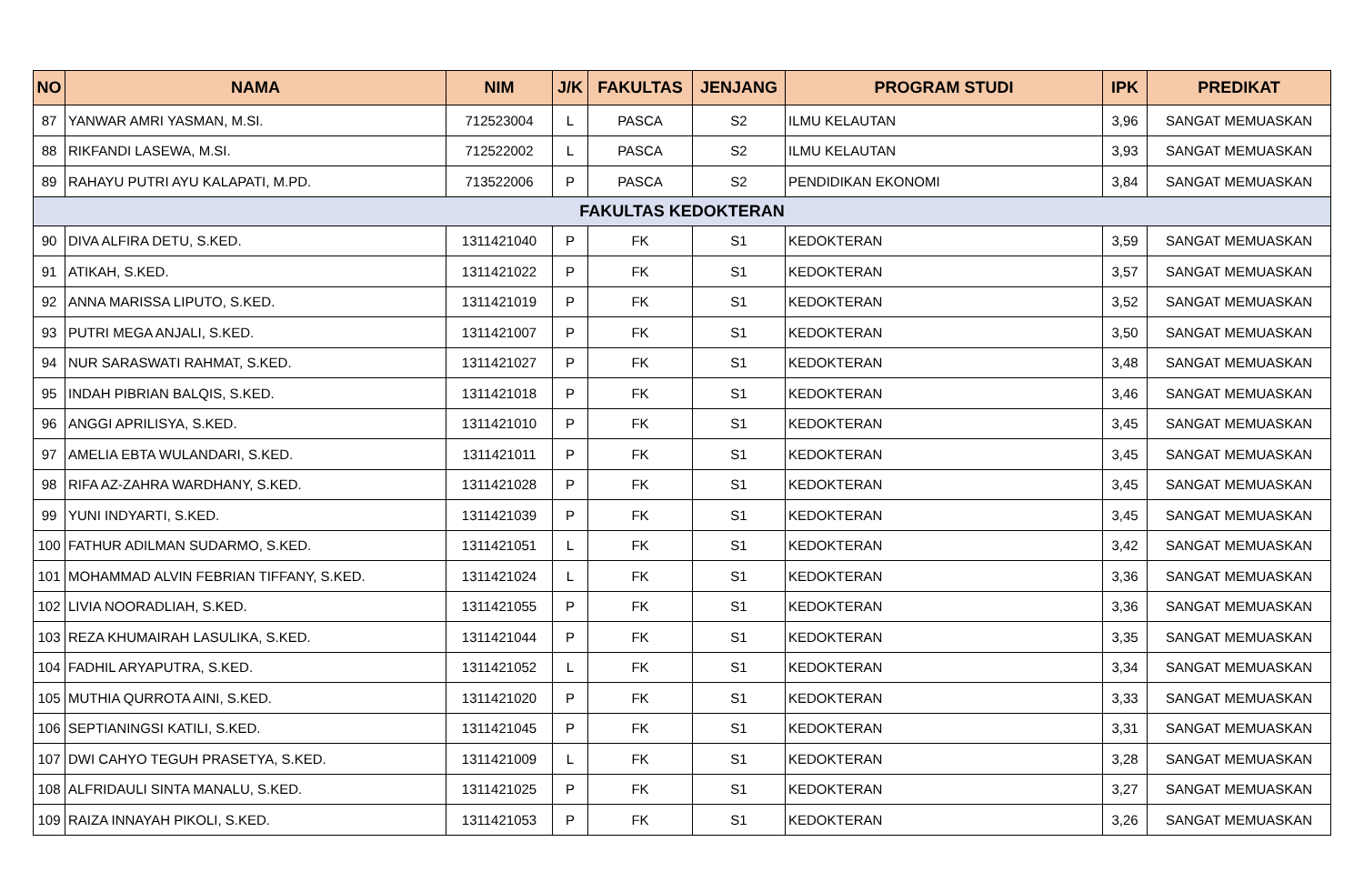| NO | NAMA | NIM | J/K | FAKULTAS | JENJANG | PROGRAM STUDI | IPK | PREDIKAT |
| --- | --- | --- | --- | --- | --- | --- | --- | --- |
| 87 | YANWAR AMRI YASMAN, M.SI. | 712523004 | L | PASCA | S2 | ILMU KELAUTAN | 3,96 | SANGAT MEMUASKAN |
| 88 | RIKFANDI LASEWA, M.SI. | 712522002 | L | PASCA | S2 | ILMU KELAUTAN | 3,93 | SANGAT MEMUASKAN |
| 89 | RAHAYU PUTRI AYU KALAPATI, M.PD. | 713522006 | P | PASCA | S2 | PENDIDIKAN EKONOMI | 3,84 | SANGAT MEMUASKAN |
| FAKULTAS KEDOKTERAN | | | | | | | | |
| 90 | DIVA ALFIRA DETU, S.KED. | 1311421040 | P | FK | S1 | KEDOKTERAN | 3,59 | SANGAT MEMUASKAN |
| 91 | ATIKAH, S.KED. | 1311421022 | P | FK | S1 | KEDOKTERAN | 3,57 | SANGAT MEMUASKAN |
| 92 | ANNA MARISSA LIPUTO, S.KED. | 1311421019 | P | FK | S1 | KEDOKTERAN | 3,52 | SANGAT MEMUASKAN |
| 93 | PUTRI MEGA ANJALI, S.KED. | 1311421007 | P | FK | S1 | KEDOKTERAN | 3,50 | SANGAT MEMUASKAN |
| 94 | NUR SARASWATI RAHMAT, S.KED. | 1311421027 | P | FK | S1 | KEDOKTERAN | 3,48 | SANGAT MEMUASKAN |
| 95 | INDAH PIBRIAN BALQIS, S.KED. | 1311421018 | P | FK | S1 | KEDOKTERAN | 3,46 | SANGAT MEMUASKAN |
| 96 | ANGGI APRILISYA, S.KED. | 1311421010 | P | FK | S1 | KEDOKTERAN | 3,45 | SANGAT MEMUASKAN |
| 97 | AMELIA EBTA WULANDARI, S.KED. | 1311421011 | P | FK | S1 | KEDOKTERAN | 3,45 | SANGAT MEMUASKAN |
| 98 | RIFA AZ-ZAHRA WARDHANY, S.KED. | 1311421028 | P | FK | S1 | KEDOKTERAN | 3,45 | SANGAT MEMUASKAN |
| 99 | YUNI INDYARTI, S.KED. | 1311421039 | P | FK | S1 | KEDOKTERAN | 3,45 | SANGAT MEMUASKAN |
| 100 | FATHUR ADILMAN SUDARMO, S.KED. | 1311421051 | L | FK | S1 | KEDOKTERAN | 3,42 | SANGAT MEMUASKAN |
| 101 | MOHAMMAD ALVIN FEBRIAN TIFFANY, S.KED. | 1311421024 | L | FK | S1 | KEDOKTERAN | 3,36 | SANGAT MEMUASKAN |
| 102 | LIVIA NOORADLIAH, S.KED. | 1311421055 | P | FK | S1 | KEDOKTERAN | 3,36 | SANGAT MEMUASKAN |
| 103 | REZA KHUMAIRAH LASULIKA, S.KED. | 1311421044 | P | FK | S1 | KEDOKTERAN | 3,35 | SANGAT MEMUASKAN |
| 104 | FADHIL ARYAPUTRA, S.KED. | 1311421052 | L | FK | S1 | KEDOKTERAN | 3,34 | SANGAT MEMUASKAN |
| 105 | MUTHIA QURROTA AINI, S.KED. | 1311421020 | P | FK | S1 | KEDOKTERAN | 3,33 | SANGAT MEMUASKAN |
| 106 | SEPTIANINGSI KATILI, S.KED. | 1311421045 | P | FK | S1 | KEDOKTERAN | 3,31 | SANGAT MEMUASKAN |
| 107 | DWI CAHYO TEGUH PRASETYA, S.KED. | 1311421009 | L | FK | S1 | KEDOKTERAN | 3,28 | SANGAT MEMUASKAN |
| 108 | ALFRIDAULI SINTA MANALU, S.KED. | 1311421025 | P | FK | S1 | KEDOKTERAN | 3,27 | SANGAT MEMUASKAN |
| 109 | RAIZA INNAYAH PIKOLI, S.KED. | 1311421053 | P | FK | S1 | KEDOKTERAN | 3,26 | SANGAT MEMUASKAN |